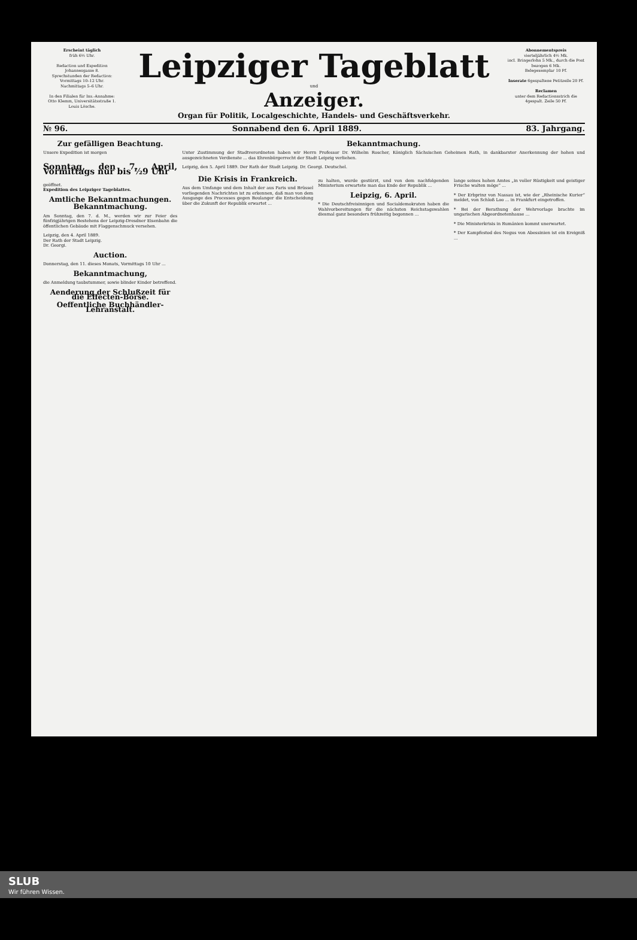Erscheint täglich
früh 6½ Uhr.
Redaction und Expedition
Johannesgasse 8.
Sprechstunden der Redaction:
Vormittags 10–12 Uhr.
Nachmittags 5–6 Uhr.
In den Filialen für Ins.-Annahme:
Otto Klemm, Universitätsstraße 1.
Louis Lösche.
Leipziger Tageblatt
und
Anzeiger.
Organ für Politik, Localgeschichte, Handels- und Geschäftsverkehr.
Abonnementspreis
vierteljährlich 4½ Mk.
incl. Bringerlohn 5 Mk., durch die Post bezogen 6 Mk.
Belegexemplar 10 Pf.
Inserate 6gespaltene Petitzeile 20 Pf.
Reclamen
unter dem Redactionsstrich die 4gespalt. Zeile 50 Pf.
№ 96. Sonnabend den 6. April 1889. 83. Jahrgang.
Zur gefälligen Beachtung.
Unsere Expedition ist morgen
Sonntag, den 7. April, Vormittags nur bis ½9 Uhr
geöffnet.
Expedition des Leipziger Tageblattes.
Amtliche Bekanntmachungen.
Bekanntmachung.
Am Sonntag, den 7. d. M., werden wir zur Feier des fünfzigjährigen Bestehens der Leipzig-Dresdner Eisenbahn die öffentlichen Gebäude mit Flaggenschmuck versehen.
Leipzig, den 4. April 1889.
Der Rath der Stadt Leipzig.
Dr. Georgi.
Auction.
Donnerstag, den 11. dieses Monats, Vormittags 10 Uhr ...
Bekanntmachung,
die Anmeldung taubstummer, sowie blinder Kinder betreffend.
Aenderung der Schlußzeit für die Effecten-Börse.
Oeffentliche Buchhändler-Lehranstalt.
Bekanntmachung.
Unter Zustimmung der Stadtverordneten haben wir Herrn Professor Dr. Wilhelm Roscher, Königlich Sächsischen Geheimen Rath, in dankbarster Anerkennung der hohen und ausgezeichneten Verdienste ... das Ehrenbürgerrecht der Stadt Leipzig verliehen.
Leipzig, den 5. April 1889. Der Rath der Stadt Leipzig. Dr. Georgi. Deutschel.
Die Krisis in Frankreich.
Aus dem Umfange und dem Inhalt der aus Paris und Brüssel vorliegenden Nachrichten ist zu erkennen, daß man von dem Ausgange des Processes gegen Boulanger die Entscheidung über die Zukunft der Republik erwartet ...
zu halten, wurde gestürzt, und von dem nachfolgenden Ministerium erwartete man das Ende der Republik ...
Leipzig, 6. April.
* Die Deutschfreisinnigen und Socialdemokraten haben die Wahlvorbereitungen für die nächsten Reichstagswahlen diesmal ganz besonders frühzeitig begonnen ...
lange seines hohen Amtes „in voller Rüstigkeit und geistiger Frische walten möge“ ...
* Der Erbprinz von Nassau ist, wie der „Rheinische Kurier“ meldet, von Schloß Loo ... in Frankfurt eingetroffen.
* Bei der Berathung der Wehrvorlage brachte im ungarischen Abgeordnetenhause ...
* Die Ministerkrisis in Rumänien kommt unerwartet.
* Der Kampfestod des Negus von Abessinien ist ein Ereigniß ...
SLUB
Wir führen Wissen.